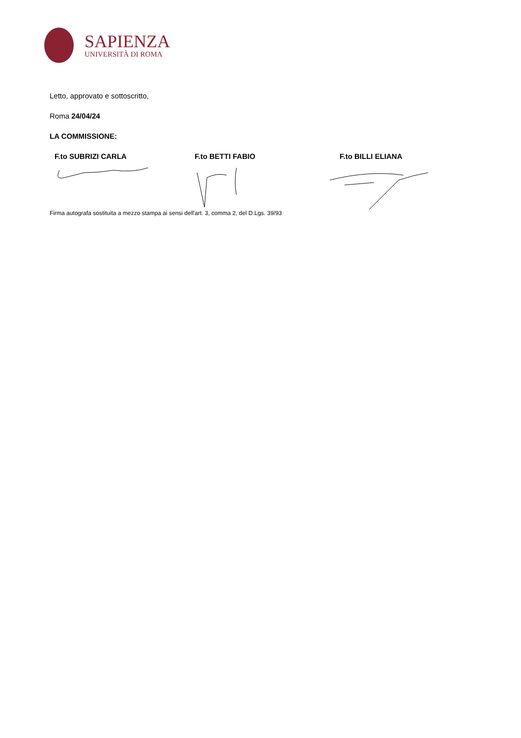SAPIENZA
UNIVERSITÀ DI ROMA
Letto, approvato e sottoscritto,
Roma 24/04/24
LA COMMISSIONE:
F.to SUBRIZI CARLA F.to BETTI FABIO F.to BILLI ELIANA
Firma autografa sostituita a mezzo stampa ai sensi dell'art. 3, comma 2, del D.Lgs. 39/93